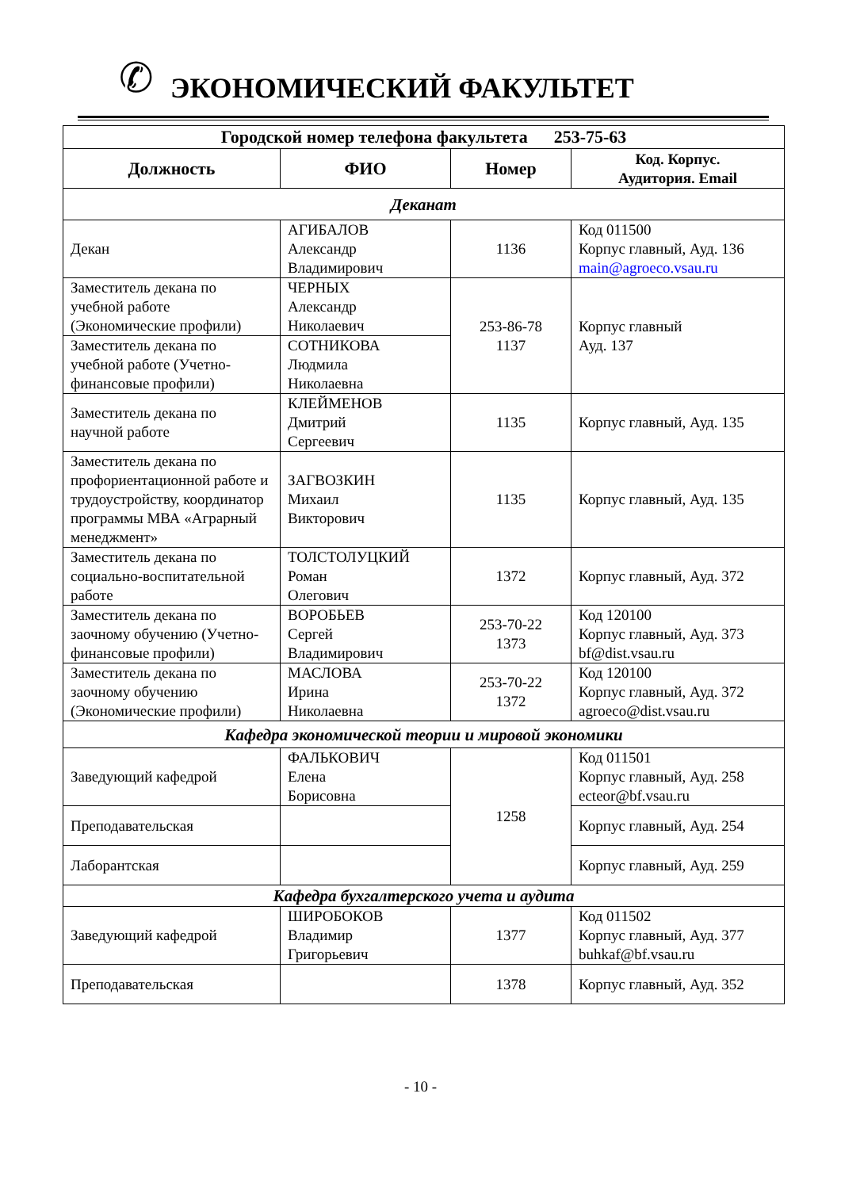✆ ЭКОНОМИЧЕСКИЙ ФАКУЛЬТЕТ
| Городской номер телефона факультета 253-75-63 | | | |
| --- | --- | --- | --- |
| Должность | ФИО | Номер | Код. Корпус. Аудитория. Email |
| Деканат | | | |
| Декан | АГИБАЛОВ Александр Владимирович | 1136 | Код 011500 Корпус главный, Ауд. 136 main@agroeco.vsau.ru |
| Заместитель декана по учебной работе (Экономические профили) | ЧЕРНЫХ Александр Николаевич | 253-86-78 1137 | Корпус главный Ауд. 137 |
| Заместитель декана по учебной работе (Учетно-финансовые профили) | СОТНИКОВА Людмила Николаевна | | |
| Заместитель декана по научной работе | КЛЕЙМЕНОВ Дмитрий Сергеевич | 1135 | Корпус главный, Ауд. 135 |
| Заместитель декана по профориентационной работе и трудоустройству, координатор программы МВА «Аграрный менеджмент» | ЗАГВОЗКИН Михаил Викторович | 1135 | Корпус главный, Ауд. 135 |
| Заместитель декана по социально-воспитательной работе | ТОЛСТОЛУЦКИЙ Роман Олегович | 1372 | Корпус главный, Ауд. 372 |
| Заместитель декана по заочному обучению (Учетно-финансовые профили) | ВОРОБЬЕВ Сергей Владимирович | 253-70-22 1373 | Код 120100 Корпус главный, Ауд. 373 bf@dist.vsau.ru |
| Заместитель декана по заочному обучению (Экономические профили) | МАСЛОВА Ирина Николаевна | 253-70-22 1372 | Код 120100 Корпус главный, Ауд. 372 agroeco@dist.vsau.ru |
| Кафедра экономической теории и мировой экономики | | | |
| Заведующий кафедрой | ФАЛЬКОВИЧ Елена Борисовна | 1258 | Код 011501 Корпус главный, Ауд. 258 ecteor@bf.vsau.ru |
| Преподавательская | | | Корпус главный, Ауд. 254 |
| Лаборантская | | | Корпус главный, Ауд. 259 |
| Кафедра бухгалтерского учета и аудита | | | |
| Заведующий кафедрой | ШИРОБОКОВ Владимир Григорьевич | 1377 | Код 011502 Корпус главный, Ауд. 377 buhkaf@bf.vsau.ru |
| Преподавательская | | 1378 | Корпус главный, Ауд. 352 |
- 10 -